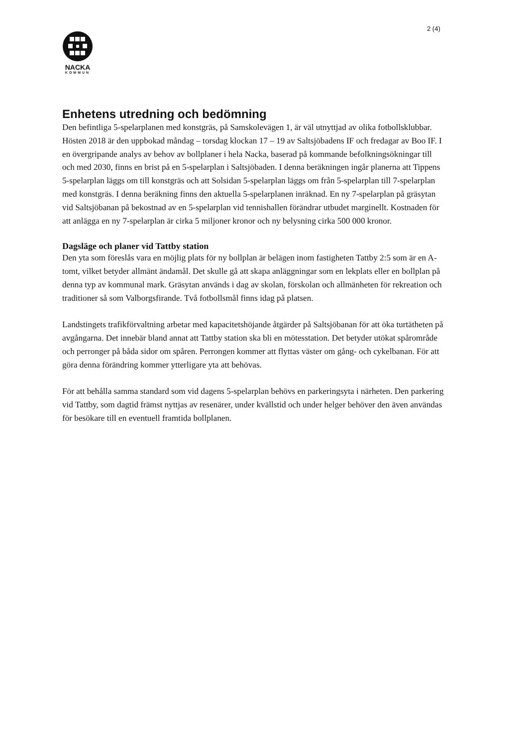2 (4)
NACKA
KOMMUN
Enhetens utredning och bedömning
Den befintliga 5-spelarplanen med konstgräs, på Samskolevägen 1, är väl utnyttjad av olika fotbollsklubbar. Hösten 2018 är den uppbokad måndag – torsdag klockan 17 – 19 av Saltsjöbadens IF och fredagar av Boo IF. I en övergripande analys av behov av bollplaner i hela Nacka, baserad på kommande befolkningsökningar till och med 2030, finns en brist på en 5-spelarplan i Saltsjöbaden. I denna beräkningen ingår planerna att Tippens 5-spelarplan läggs om till konstgräs och att Solsidan 5-spelarplan läggs om från 5-spelarplan till 7-spelarplan med konstgräs. I denna beräkning finns den aktuella 5-spelarplanen inräknad. En ny 7-spelarplan på gräsytan vid Saltsjöbanan på bekostnad av en 5-spelarplan vid tennishallen förändrar utbudet marginellt. Kostnaden för att anlägga en ny 7-spelarplan är cirka 5 miljoner kronor och ny belysning cirka 500 000 kronor.
Dagsläge och planer vid Tattby station
Den yta som föreslås vara en möjlig plats för ny bollplan är belägen inom fastigheten Tattby 2:5 som är en A-tomt, vilket betyder allmänt ändamål. Det skulle gå att skapa anläggningar som en lekplats eller en bollplan på denna typ av kommunal mark. Gräsytan används i dag av skolan, förskolan och allmänheten för rekreation och traditioner så som Valborgsfirande. Två fotbollsmål finns idag på platsen.
Landstingets trafikförvaltning arbetar med kapacitetshöjande åtgärder på Saltsjöbanan för att öka turtätheten på avgångarna. Det innebär bland annat att Tattby station ska bli en mötesstation. Det betyder utökat spårområde och perronger på båda sidor om spåren. Perrongen kommer att flyttas väster om gång- och cykelbanan. För att göra denna förändring kommer ytterligare yta att behövas.
För att behålla samma standard som vid dagens 5-spelarplan behövs en parkeringsyta i närheten. Den parkering vid Tattby, som dagtid främst nyttjas av resenärer, under kvällstid och under helger behöver den även användas för besökare till en eventuell framtida bollplanen.